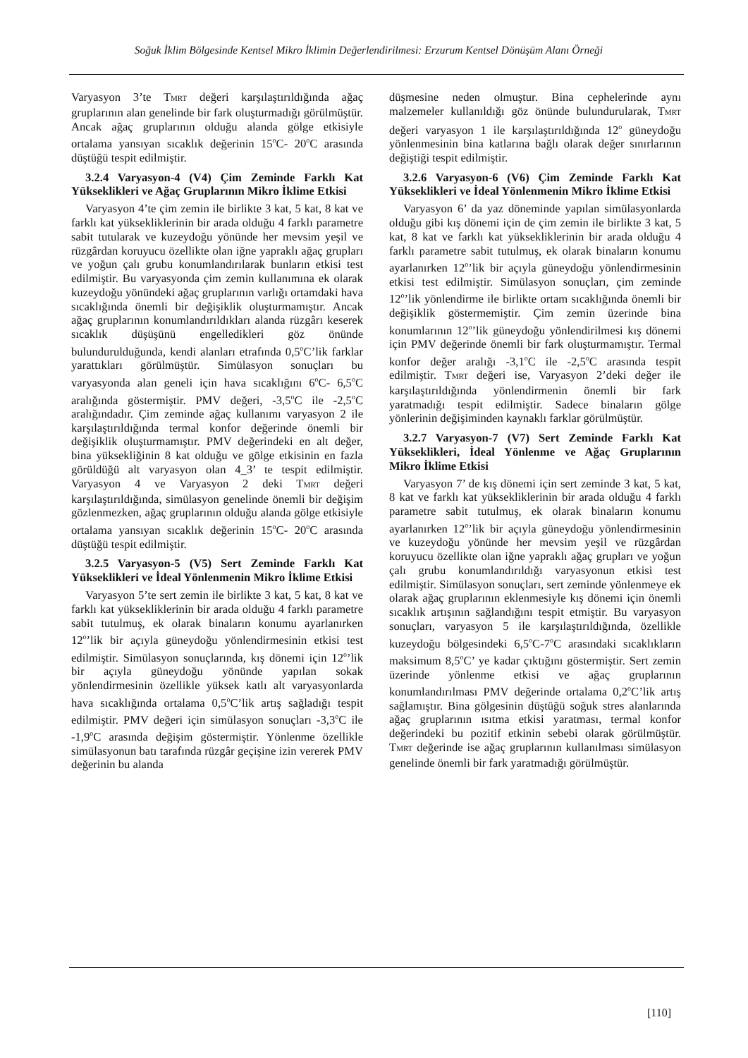Soğuk İklim Bölgesinde Kentsel Mikro İklimin Değerlendirilmesi: Erzurum Kentsel Dönüşüm Alanı Örneği
Varyasyon 3’te T<sub>MRT</sub> değeri karşılaştırıldığında ağaç gruplarının alan genelinde bir fark oluşturmadığı görülmüştür. Ancak ağaç gruplarının olduğu alanda gölge etkisiyle ortalama yansıyan sıcaklık değerinin 15<sup>o</sup>C- 20<sup>o</sup>C arasında düştüğü tespit edilmiştir.
3.2.4 Varyasyon-4 (V4) Çim Zeminde Farklı Kat Yükseklikleri ve Ağaç Gruplarının Mikro İklime Etkisi
Varyasyon 4’te çim zemin ile birlikte 3 kat, 5 kat, 8 kat ve farklı kat yüksekliklerinin bir arada olduğu 4 farklı parametre sabit tutularak ve kuzeydoğu yönünde her mevsim yeşil ve rüzgârdan koruyucu özellikte olan iğne yapraklı ağaç grupları ve yoğun çalı grubu konumlandırılarak bunların etkisi test edilmiştir. Bu varyasyonda çim zemin kullanımına ek olarak kuzeydoğu yönündeki ağaç gruplarının varlığı ortamdaki hava sıcaklığında önemli bir değişiklik oluşturmamıştır. Ancak ağaç gruplarının konumlandırıldıkları alanda rüzgârı keserek sıcaklık düşüşünü engelledikleri göz önünde bulundurulduğunda, kendi alanları etrafında 0,5<sup>o</sup>C’lik farklar yarattıkları görülmüştür. Simülasyon sonuçları bu varyasyonda alan geneli için hava sıcaklığını 6<sup>o</sup>C- 6,5<sup>o</sup>C aralığında göstermiştir. PMV değeri, -3,5<sup>o</sup>C ile -2,5<sup>o</sup>C aralığındadır. Çim zeminde ağaç kullanımı varyasyon 2 ile karşılaştırıldığında termal konfor değerinde önemli bir değişiklik oluşturmamıştır. PMV değerindeki en alt değer, bina yüksekliğinin 8 kat olduğu ve gölge etkisinin en fazla görüldüğü alt varyasyon olan 4_3’ te tespit edilmiştir. Varyasyon 4 ve Varyasyon 2 deki T<sub>MRT</sub> değeri karşılaştırıldığında, simülasyon genelinde önemli bir değişim gözlenmezken, ağaç gruplarının olduğu alanda gölge etkisiyle ortalama yansıyan sıcaklık değerinin 15<sup>o</sup>C- 20<sup>o</sup>C arasında düştüğü tespit edilmiştir.
3.2.5 Varyasyon-5 (V5) Sert Zeminde Farklı Kat Yükseklikleri ve İdeal Yönlenmenin Mikro İklime Etkisi
Varyasyon 5’te sert zemin ile birlikte 3 kat, 5 kat, 8 kat ve farklı kat yüksekliklerinin bir arada olduğu 4 farklı parametre sabit tutulmuş, ek olarak binaların konumu ayarlanırken 12<sup>o</sup>’lik bir açıyla güneydoğu yönlendirmesinin etkisi test edilmiştir. Simülasyon sonuçlarında, kış dönemi için 12<sup>o</sup>’lik bir açıyla güneydoğu yönünde yapılan sokak yönlendirmesinin özellikle yüksek katlı alt varyasyonlarda hava sıcaklığında ortalama 0,5<sup>o</sup>C’lik artış sağladığı tespit edilmiştir. PMV değeri için simülasyon sonuçları -3,3<sup>o</sup>C ile -1,9<sup>o</sup>C arasında değişim göstermiştir. Yönlenme özellikle simülasyonun batı tarafında rüzgâr geçişine izin vererek PMV değerinin bu alanda
düşmesine neden olmuştur. Bina cephelerinde aynı malzemeler kullanıldığı göz önünde bulundurularak, T<sub>MRT</sub> değeri varyasyon 1 ile karşılaştırıldığında 12<sup>o</sup> güneydoğu yönlenmesinin bina katlarına bağlı olarak değer sınırlarının değiştiği tespit edilmiştir.
3.2.6 Varyasyon-6 (V6) Çim Zeminde Farklı Kat Yükseklikleri ve İdeal Yönlenmenin Mikro İklime Etkisi
Varyasyon 6’ da yaz döneminde yapılan simülasyonlarda olduğu gibi kış dönemi için de çim zemin ile birlikte 3 kat, 5 kat, 8 kat ve farklı kat yüksekliklerinin bir arada olduğu 4 farklı parametre sabit tutulmuş, ek olarak binaların konumu ayarlanırken 12<sup>o</sup>’lik bir açıyla güneydoğu yönlendirmesinin etkisi test edilmiştir. Simülasyon sonuçları, çim zeminde 12<sup>o</sup>’lik yönlendirme ile birlikte ortam sıcaklığında önemli bir değişiklik göstermemiştir. Çim zemin üzerinde bina konumlarının 12<sup>o</sup>’lik güneydoğu yönlendirilmesi kış dönemi için PMV değerinde önemli bir fark oluşturmamıştır. Termal konfor değer aralığı -3,1<sup>o</sup>C ile -2,5<sup>o</sup>C arasında tespit edilmiştir. T<sub>MRT</sub> değeri ise, Varyasyon 2’deki değer ile karşılaştırıldığında yönlendirmenin önemli bir fark yaratmadığı tespit edilmiştir. Sadece binaların gölge yönlerinin değişiminden kaynaklı farklar görülmüştür.
3.2.7 Varyasyon-7 (V7) Sert Zeminde Farklı Kat Yükseklikleri, İdeal Yönlenme ve Ağaç Gruplarının Mikro İklime Etkisi
Varyasyon 7’ de kış dönemi için sert zeminde 3 kat, 5 kat, 8 kat ve farklı kat yüksekliklerinin bir arada olduğu 4 farklı parametre sabit tutulmuş, ek olarak binaların konumu ayarlanırken 12<sup>o</sup>’lik bir açıyla güneydoğu yönlendirmesinin ve kuzeydoğu yönünde her mevsim yeşil ve rüzgârdan koruyucu özellikte olan iğne yapraklı ağaç grupları ve yoğun çalı grubu konumlandırıldığı varyasyonun etkisi test edilmiştir. Simülasyon sonuçları, sert zeminde yönlenmeye ek olarak ağaç gruplarının eklenmesiyle kış dönemi için önemli sıcaklık artışının sağlandığını tespit etmiştir. Bu varyasyon sonuçları, varyasyon 5 ile karşılaştırıldığında, özellikle kuzeydoğu bölgesindeki 6,5<sup>o</sup>C-7<sup>o</sup>C arasındaki sıcaklıkların maksimum 8,5<sup>o</sup>C’ ye kadar çıktığını göstermiştir. Sert zemin üzerinde yönlenme etkisi ve ağaç gruplarının konumlandırılması PMV değerinde ortalama 0,2<sup>o</sup>C’lik artış sağlamıştır. Bina gölgesinin düştüğü soğuk stres alanlarında ağaç gruplarının ısıtma etkisi yaratması, termal konfor değerindeki bu pozitif etkinin sebebi olarak görülmüştür. T<sub>MRT</sub> değerinde ise ağaç gruplarının kullanılması simülasyon genelinde önemli bir fark yaratmadığı görülmüştür.
[110]